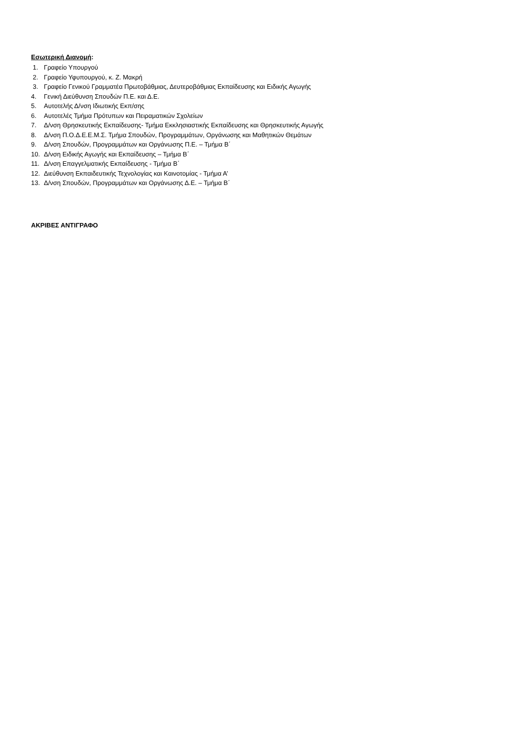Εσωτερική Διανομή:
1. Γραφείο Υπουργού
2. Γραφείο Υφυπουργού, κ. Ζ. Μακρή
3. Γραφείο Γενικού Γραμματέα Πρωτοβάθμιας, Δευτεροβάθμιας Εκπαίδευσης και Ειδικής Αγωγής
4. Γενική Διεύθυνση Σπουδών Π.Ε. και Δ.Ε.
5. Αυτοτελής Δ/νση Ιδιωτικής Εκπ/σης
6. Αυτοτελές Τμήμα Πρότυπων και Πειραματικών Σχολείων
7. Δ/νση Θρησκευτικής Εκπαίδευσης- Τμήμα Εκκλησιαστικής Εκπαίδευσης και Θρησκευτικής Αγωγής
8. Δ/νση Π.Ο.Δ.Ε.Ε.Μ.Σ. Τμήμα Σπουδών, Προγραμμάτων, Οργάνωσης και Μαθητικών Θεμάτων
9. Δ/νση Σπουδών, Προγραμμάτων και Οργάνωσης Π.Ε. – Τμήμα Β΄
10. Δ/νση Ειδικής Αγωγής και Εκπαίδευσης – Τμήμα Β΄
11. Δ/νση Επαγγελματικής Εκπαίδευσης - Τμήμα Β΄
12. Διεύθυνση Εκπαιδευτικής Τεχνολογίας και Καινοτομίας - Τμήμα Α’
13. Δ/νση Σπουδών, Προγραμμάτων και Οργάνωσης Δ.Ε. – Τμήμα Β΄
ΑΚΡΙΒΕΣ ΑΝΤΙΓΡΑΦΟ